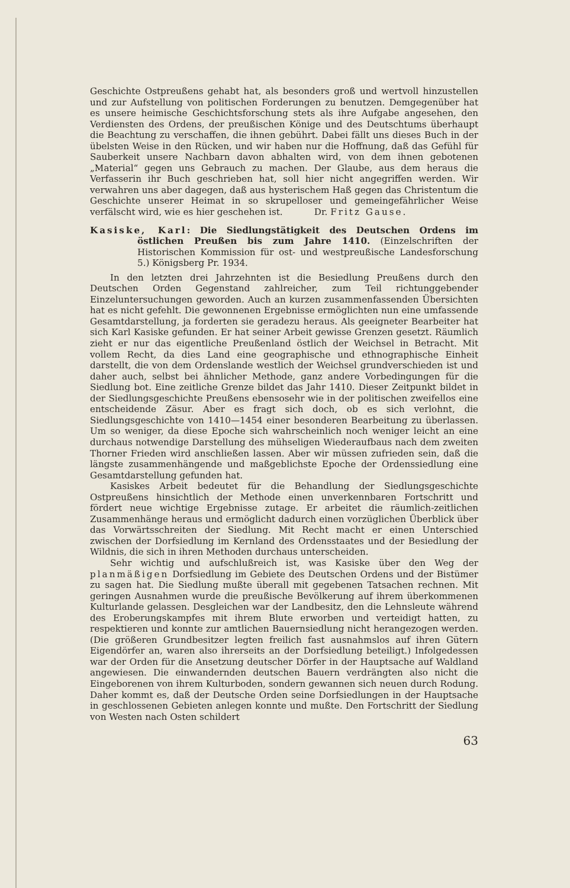Geschichte Ostpreußens gehabt hat, als besonders groß und wertvoll hinzustellen und zur Aufstellung von politischen Forderungen zu benutzen. Demgegenüber hat es unsere heimische Geschichtsforschung stets als ihre Aufgabe angesehen, den Verdiensten des Ordens, der preußischen Könige und des Deutschtums überhaupt die Beachtung zu verschaffen, die ihnen gebührt. Dabei fällt uns dieses Buch in der übelsten Weise in den Rücken, und wir haben nur die Hoffnung, daß das Gefühl für Sauberkeit unsere Nachbarn davon abhalten wird, von dem ihnen gebotenen „Material“ gegen uns Gebrauch zu machen. Der Glaube, aus dem heraus die Verfasserin ihr Buch geschrieben hat, soll hier nicht angegriffen werden. Wir verwahren uns aber dagegen, daß aus hysterischem Haß gegen das Christentum die Geschichte unserer Heimat in so skrupelloser und gemeingefährlicher Weise verfälscht wird, wie es hier geschehen ist. Dr. Fritz Gause.
Kasiske, Karl: Die Siedlungstätigkeit des Deutschen Ordens im östlichen Preußen bis zum Jahre 1410. (Einzelschriften der Historischen Kommission für ost- und westpreußische Landesforschung 5.) Königsberg Pr. 1934.
In den letzten drei Jahrzehnten ist die Besiedlung Preußens durch den Deutschen Orden Gegenstand zahlreicher, zum Teil richtunggebender Einzeluntersuchungen geworden. Auch an kurzen zusammenfassenden Übersichten hat es nicht gefehlt. Die gewonnenen Ergebnisse ermöglichten nun eine umfassende Gesamtdarstellung, ja forderten sie geradezu heraus. Als geeigneter Bearbeiter hat sich Karl Kasiske gefunden. Er hat seiner Arbeit gewisse Grenzen gesetzt. Räumlich zieht er nur das eigentliche Preußenland östlich der Weichsel in Betracht. Mit vollem Recht, da dies Land eine geographische und ethnographische Einheit darstellt, die von dem Ordenslande westlich der Weichsel grundverschieden ist und daher auch, selbst bei ähnlicher Methode, ganz andere Vorbedingungen für die Siedlung bot. Eine zeitliche Grenze bildet das Jahr 1410. Dieser Zeitpunkt bildet in der Siedlungsgeschichte Preußens ebensosehr wie in der politischen zweifellos eine entscheidende Zäsur. Aber es fragt sich doch, ob es sich verlohnt, die Siedlungsgeschichte von 1410—1454 einer besonderen Bearbeitung zu überlassen. Um so weniger, da diese Epoche sich wahrscheinlich noch weniger leicht an eine durchaus notwendige Darstellung des mühseligen Wiederaufbaus nach dem zweiten Thorner Frieden wird anschließen lassen. Aber wir müssen zufrieden sein, daß die längste zusammenhängende und maßgeblichste Epoche der Ordenssiedlung eine Gesamtdarstellung gefunden hat.
Kasiskes Arbeit bedeutet für die Behandlung der Siedlungsgeschichte Ostpreußens hinsichtlich der Methode einen unverkennbaren Fortschritt und fördert neue wichtige Ergebnisse zutage. Er arbeitet die räumlich-zeitlichen Zusammenhänge heraus und ermöglicht dadurch einen vorzüglichen Überblick über das Vorwärtsschreiten der Siedlung. Mit Recht macht er einen Unterschied zwischen der Dorfsiedlung im Kernland des Ordensstaates und der Besiedlung der Wildnis, die sich in ihren Methoden durchaus unterscheiden.
Sehr wichtig und aufschlußreich ist, was Kasiske über den Weg der planmäßigen Dorfsiedlung im Gebiete des Deutschen Ordens und der Bistümer zu sagen hat. Die Siedlung mußte überall mit gegebenen Tatsachen rechnen. Mit geringen Ausnahmen wurde die preußische Bevölkerung auf ihrem überkommenen Kulturlande gelassen. Desgleichen war der Landbesitz, den die Lehnsleute während des Eroberungskampfes mit ihrem Blute erworben und verteidigt hatten, zu respektieren und konnte zur amtlichen Bauernsiedlung nicht herangezogen werden. (Die größeren Grundbesitzer legten freilich fast ausnahmslos auf ihren Gütern Eigendörfer an, waren also ihrerseits an der Dorfsiedlung beteiligt.) Infolgedessen war der Orden für die Ansetzung deutscher Dörfer in der Hauptsache auf Waldland angewiesen. Die einwandernden deutschen Bauern verdrängten also nicht die Eingeborenen von ihrem Kulturboden, sondern gewannen sich neuen durch Rodung. Daher kommt es, daß der Deutsche Orden seine Dorfsiedlungen in der Hauptsache in geschlossenen Gebieten anlegen konnte und mußte. Den Fortschritt der Siedlung von Westen nach Osten schildert
63